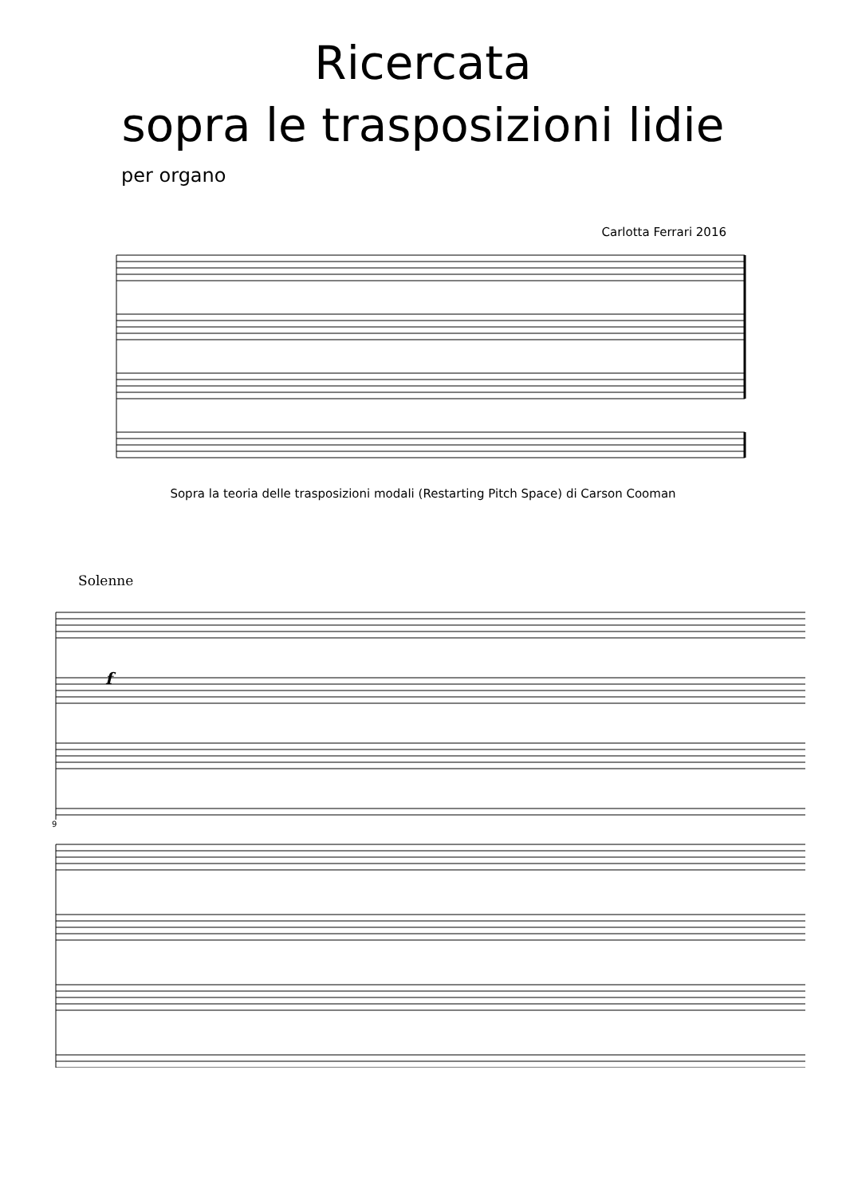Ricercata
sopra le trasposizioni lidie
per organo
Carlotta Ferrari 2016
Sopra la teoria delle trasposizioni modali (Restarting Pitch Space) di Carson Cooman
Solenne
f
9